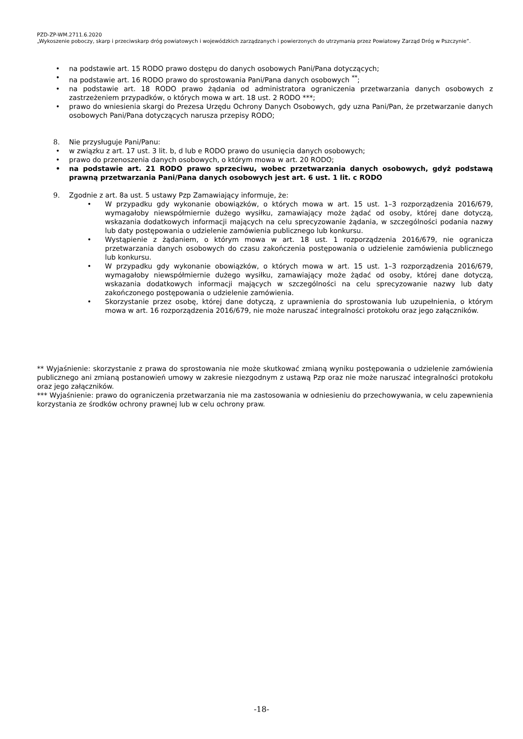PZD-ZP-WM.2711.6.2020
„Wykoszenie poboczy, skarp i przeciwskarp dróg powiatowych i wojewódzkich zarządzanych i powierzonych do utrzymania przez Powiatowy Zarząd Dróg w Pszczynie”.
• na podstawie art. 15 RODO prawo dostępu do danych osobowych Pani/Pana dotyczących;
• na podstawie art. 16 RODO prawo do sprostowania Pani/Pana danych osobowych <sup>**</sup>;
• na podstawie art. 18 RODO prawo żądania od administratora ograniczenia przetwarzania danych osobowych z zastrzeżeniem przypadków, o których mowa w art. 18 ust. 2 RODO ***;
• prawo do wniesienia skargi do Prezesa Urzędu Ochrony Danych Osobowych, gdy uzna Pani/Pan, że przetwarzanie danych osobowych Pani/Pana dotyczących narusza przepisy RODO;
8. Nie przysługuje Pani/Panu:
• w związku z art. 17 ust. 3 lit. b, d lub e RODO prawo do usunięcia danych osobowych;
• prawo do przenoszenia danych osobowych, o którym mowa w art. 20 RODO;
• na podstawie art. 21 RODO prawo sprzeciwu, wobec przetwarzania danych osobowych, gdyż podstawą prawną przetwarzania Pani/Pana danych osobowych jest art. 6 ust. 1 lit. c RODO
9. Zgodnie z art. 8a ust. 5 ustawy Pzp Zamawiający informuje, że:
• W przypadku gdy wykonanie obowiązków, o których mowa w art. 15 ust. 1–3 rozporządzenia 2016/679, wymagałoby niewspółmiernie dużego wysiłku, zamawiający może żądać od osoby, której dane dotyczą, wskazania dodatkowych informacji mających na celu sprecyzowanie żądania, w szczególności podania nazwy lub daty postępowania o udzielenie zamówienia publicznego lub konkursu.
• Wystąpienie z żądaniem, o którym mowa w art. 18 ust. 1 rozporządzenia 2016/679, nie ogranicza przetwarzania danych osobowych do czasu zakończenia postępowania o udzielenie zamówienia publicznego lub konkursu.
• W przypadku gdy wykonanie obowiązków, o których mowa w art. 15 ust. 1–3 rozporządzenia 2016/679, wymagałoby niewspółmiernie dużego wysiłku, zamawiający może żądać od osoby, której dane dotyczą, wskazania dodatkowych informacji mających w szczególności na celu sprecyzowanie nazwy lub daty zakończonego postępowania o udzielenie zamówienia.
• Skorzystanie przez osobę, której dane dotyczą, z uprawnienia do sprostowania lub uzupełnienia, o którym mowa w art. 16 rozporządzenia 2016/679, nie może naruszać integralności protokołu oraz jego załączników.
** Wyjaśnienie: skorzystanie z prawa do sprostowania nie może skutkować zmianą wyniku postępowania o udzielenie zamówienia publicznego ani zmianą postanowień umowy w zakresie niezgodnym z ustawą Pzp oraz nie może naruszać integralności protokołu oraz jego załączników.
*** Wyjaśnienie: prawo do ograniczenia przetwarzania nie ma zastosowania w odniesieniu do przechowywania, w celu zapewnienia korzystania ze środków ochrony prawnej lub w celu ochrony praw.
-18-